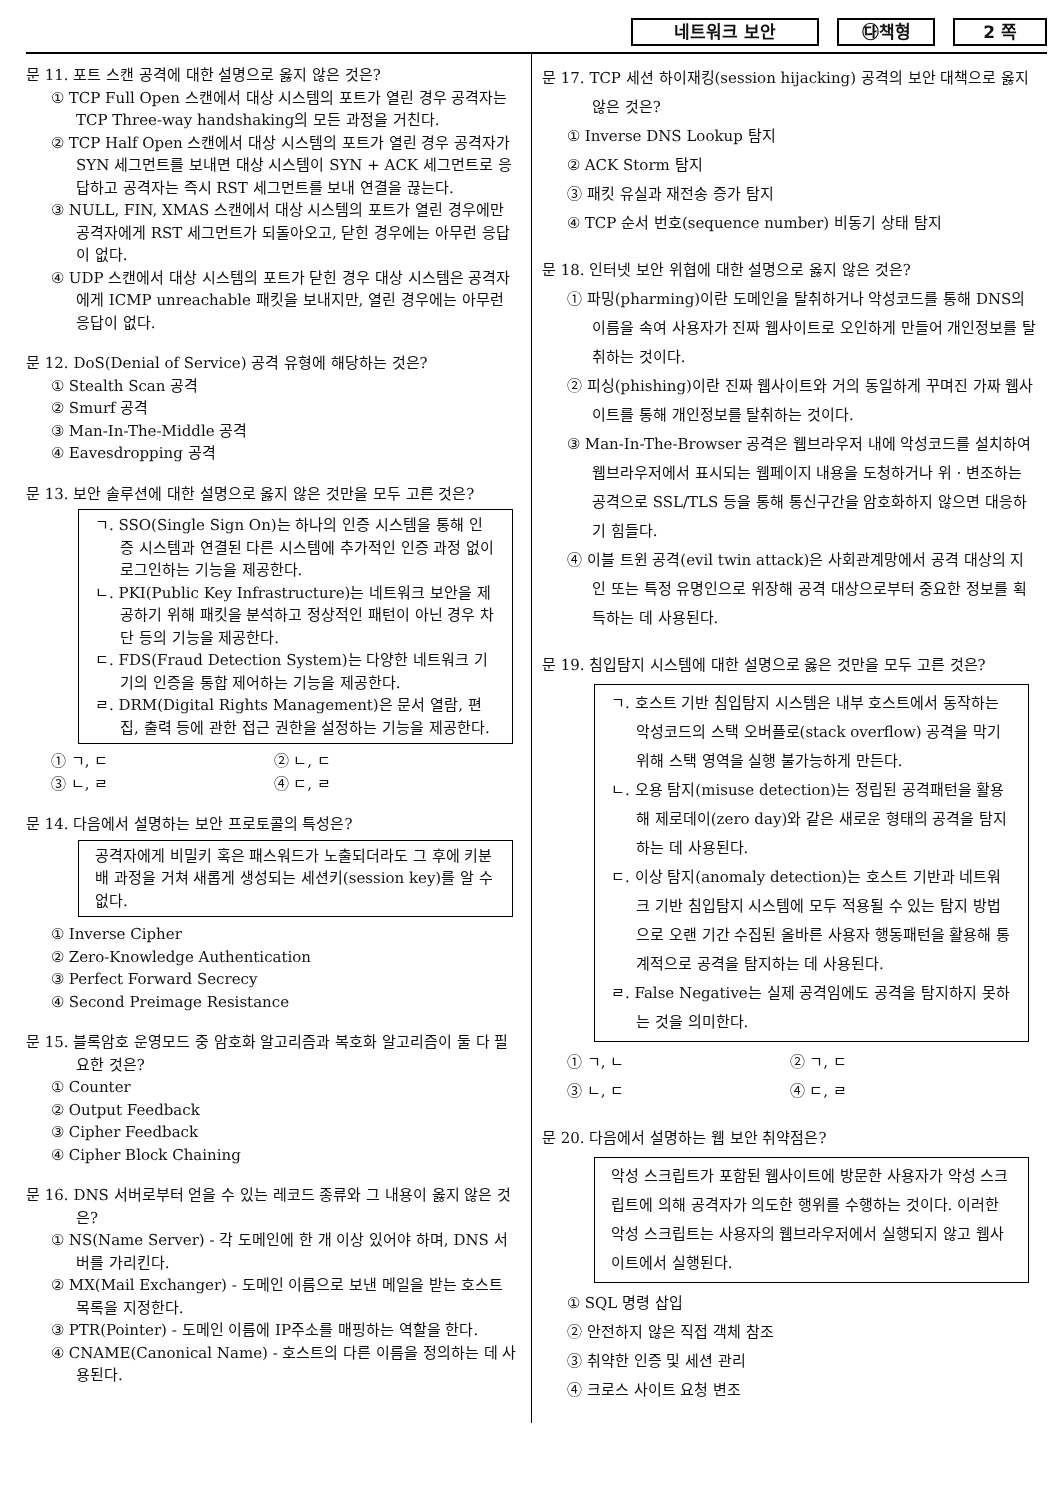네트워크 보안 ㉰책형 2 쪽
문 11. 포트 스캔 공격에 대한 설명으로 옳지 않은 것은?
① TCP Full Open 스캔에서 대상 시스템의 포트가 열린 경우 공격자는 TCP Three-way handshaking의 모든 과정을 거친다.
② TCP Half Open 스캔에서 대상 시스템의 포트가 열린 경우 공격자가 SYN 세그먼트를 보내면 대상 시스템이 SYN + ACK 세그먼트로 응답하고 공격자는 즉시 RST 세그먼트를 보내 연결을 끊는다.
③ NULL, FIN, XMAS 스캔에서 대상 시스템의 포트가 열린 경우에만 공격자에게 RST 세그먼트가 되돌아오고, 닫힌 경우에는 아무런 응답이 없다.
④ UDP 스캔에서 대상 시스템의 포트가 닫힌 경우 대상 시스템은 공격자에게 ICMP unreachable 패킷을 보내지만, 열린 경우에는 아무런 응답이 없다.
문 12. DoS(Denial of Service) 공격 유형에 해당하는 것은?
① Stealth Scan 공격
② Smurf 공격
③ Man-In-The-Middle 공격
④ Eavesdropping 공격
문 13. 보안 솔루션에 대한 설명으로 옳지 않은 것만을 모두 고른 것은?
ㄱ. SSO(Single Sign On)는 하나의 인증 시스템을 통해 인증 시스템과 연결된 다른 시스템에 추가적인 인증 과정 없이 로그인하는 기능을 제공한다.
ㄴ. PKI(Public Key Infrastructure)는 네트워크 보안을 제공하기 위해 패킷을 분석하고 정상적인 패턴이 아닌 경우 차단 등의 기능을 제공한다.
ㄷ. FDS(Fraud Detection System)는 다양한 네트워크 기기의 인증을 통합 제어하는 기능을 제공한다.
ㄹ. DRM(Digital Rights Management)은 문서 열람, 편집, 출력 등에 관한 접근 권한을 설정하는 기능을 제공한다.
① ㄱ, ㄷ ② ㄴ, ㄷ
③ ㄴ, ㄹ ④ ㄷ, ㄹ
문 14. 다음에서 설명하는 보안 프로토콜의 특성은?
공격자에게 비밀키 혹은 패스워드가 노출되더라도 그 후에 키분배 과정을 거쳐 새롭게 생성되는 세션키(session key)를 알 수 없다.
① Inverse Cipher
② Zero-Knowledge Authentication
③ Perfect Forward Secrecy
④ Second Preimage Resistance
문 15. 블록암호 운영모드 중 암호화 알고리즘과 복호화 알고리즘이 둘 다 필요한 것은?
① Counter
② Output Feedback
③ Cipher Feedback
④ Cipher Block Chaining
문 16. DNS 서버로부터 얻을 수 있는 레코드 종류와 그 내용이 옳지 않은 것은?
① NS(Name Server) - 각 도메인에 한 개 이상 있어야 하며, DNS 서버를 가리킨다.
② MX(Mail Exchanger) - 도메인 이름으로 보낸 메일을 받는 호스트 목록을 지정한다.
③ PTR(Pointer) - 도메인 이름에 IP주소를 매핑하는 역할을 한다.
④ CNAME(Canonical Name) - 호스트의 다른 이름을 정의하는 데 사용된다.
문 17. TCP 세션 하이재킹(session hijacking) 공격의 보안 대책으로 옳지 않은 것은?
① Inverse DNS Lookup 탐지
② ACK Storm 탐지
③ 패킷 유실과 재전송 증가 탐지
④ TCP 순서 번호(sequence number) 비동기 상태 탐지
문 18. 인터넷 보안 위협에 대한 설명으로 옳지 않은 것은?
① 파밍(pharming)이란 도메인을 탈취하거나 악성코드를 통해 DNS의 이름을 속여 사용자가 진짜 웹사이트로 오인하게 만들어 개인정보를 탈취하는 것이다.
② 피싱(phishing)이란 진짜 웹사이트와 거의 동일하게 꾸며진 가짜 웹사이트를 통해 개인정보를 탈취하는 것이다.
③ Man-In-The-Browser 공격은 웹브라우저 내에 악성코드를 설치하여 웹브라우저에서 표시되는 웹페이지 내용을 도청하거나 위ㆍ변조하는 공격으로 SSL/TLS 등을 통해 통신구간을 암호화하지 않으면 대응하기 힘들다.
④ 이블 트윈 공격(evil twin attack)은 사회관계망에서 공격 대상의 지인 또는 특정 유명인으로 위장해 공격 대상으로부터 중요한 정보를 획득하는 데 사용된다.
문 19. 침입탐지 시스템에 대한 설명으로 옳은 것만을 모두 고른 것은?
ㄱ. 호스트 기반 침입탐지 시스템은 내부 호스트에서 동작하는 악성코드의 스택 오버플로(stack overflow) 공격을 막기 위해 스택 영역을 실행 불가능하게 만든다.
ㄴ. 오용 탐지(misuse detection)는 정립된 공격패턴을 활용해 제로데이(zero day)와 같은 새로운 형태의 공격을 탐지하는 데 사용된다.
ㄷ. 이상 탐지(anomaly detection)는 호스트 기반과 네트워크 기반 침입탐지 시스템에 모두 적용될 수 있는 탐지 방법으로 오랜 기간 수집된 올바른 사용자 행동패턴을 활용해 통계적으로 공격을 탐지하는 데 사용된다.
ㄹ. False Negative는 실제 공격임에도 공격을 탐지하지 못하는 것을 의미한다.
① ㄱ, ㄴ ② ㄱ, ㄷ
③ ㄴ, ㄷ ④ ㄷ, ㄹ
문 20. 다음에서 설명하는 웹 보안 취약점은?
악성 스크립트가 포함된 웹사이트에 방문한 사용자가 악성 스크립트에 의해 공격자가 의도한 행위를 수행하는 것이다. 이러한 악성 스크립트는 사용자의 웹브라우저에서 실행되지 않고 웹사이트에서 실행된다.
① SQL 명령 삽입
② 안전하지 않은 직접 객체 참조
③ 취약한 인증 및 세션 관리
④ 크로스 사이트 요청 변조